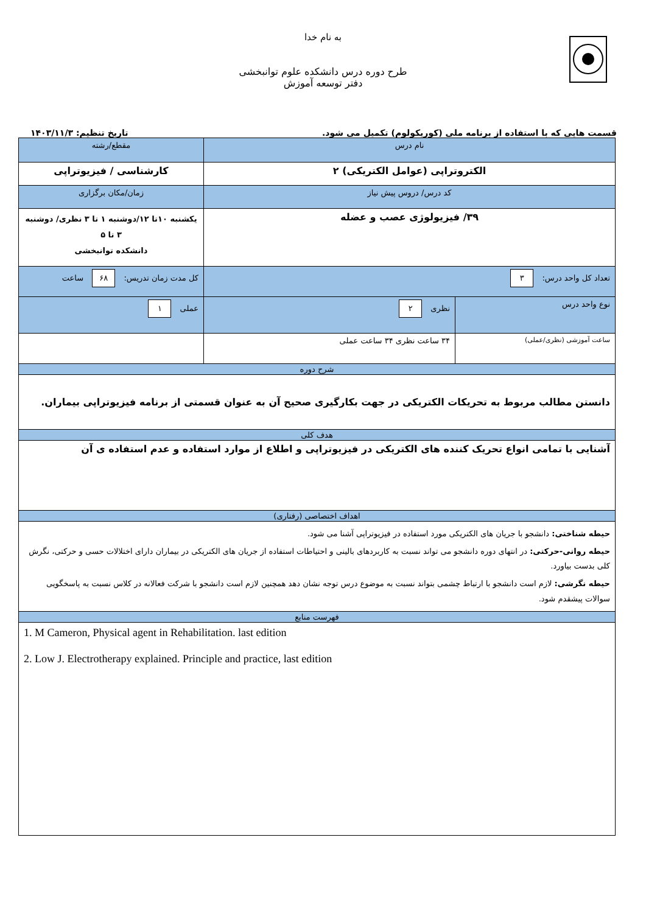به نام خدا
طرح دوره درس دانشکده علوم توانبخشی
دفتر توسعه آموزش
قسمت هایی که با استفاده از برنامه ملی (کوریکولوم) تکمیل می شود. تاریخ تنظیم: ۱۴۰۳/۱۱/۳
| نام درس | | مقطع/رشته |
| الکتروتراپی (عوامل الکتریکی) ۲ | | کارشناسی / فیزیوتراپی |
| کد درس/ دروس پیش نیاز | | زمان/مکان برگزاری |
| ۳۹/ فیزیولوژی عصب و عضله | | یکشنبه ۱۰تا ۱۲/دوشنبه ۱ تا ۳ نظری/ دوشنبه ۳ تا ۵ دانشکده توانبخشی |
| تعداد کل واحد درس: ۳ | | کل مدت زمان تدریس: ۶۸ ساعت |
| نوع واحد درس | نظری ۲ | عملی ۱ |
| ساعت آموزشی (نظری/عملی) | ۳۴ ساعت نظری ۳۴ ساعت عملی | |
| شرح دوره | | |
| دانستن مطالب مربوط به تحریکات الکتریکی در جهت بکارگیری صحیح آن به عنوان قسمتی از برنامه فیزیوتراپی بیماران. | | |
| هدف کلی | | |
| آشنایی با تمامی انواع تحریک کننده های الکتریکی در فیزیوتراپی و اطلاع از موارد استفاده و عدم استفاده ی آن | | |
| اهداف اختصاصی (رفتاری) | | |
| حیطه شناختی: دانشجو با جریان های الکتریکی مورد استفاده در فیزیوتراپی آشنا می شود. حیطه روانی-حرکتی: در انتهای دوره دانشجو می تواند نسبت به کاربردهای بالینی و احتیاطات استفاده از جریان های الکتریکی در بیماران دارای اختلالات حسی و حرکتی، نگرش کلی بدست بیاورد. حیطه نگرشی: لازم است دانشجو با ارتباط چشمی بتواند نسبت به موضوع درس توجه نشان دهد همچنین لازم است دانشجو با شرکت فعالانه در کلاس نسبت به پاسخگویی سوالات پیشقدم شود. | | |
| فهرست منابع | | |
| 1. M Cameron, Physical agent in Rehabilitation. last edition 2. Low J. Electrotherapy explained. Principle and practice, last edition | | |